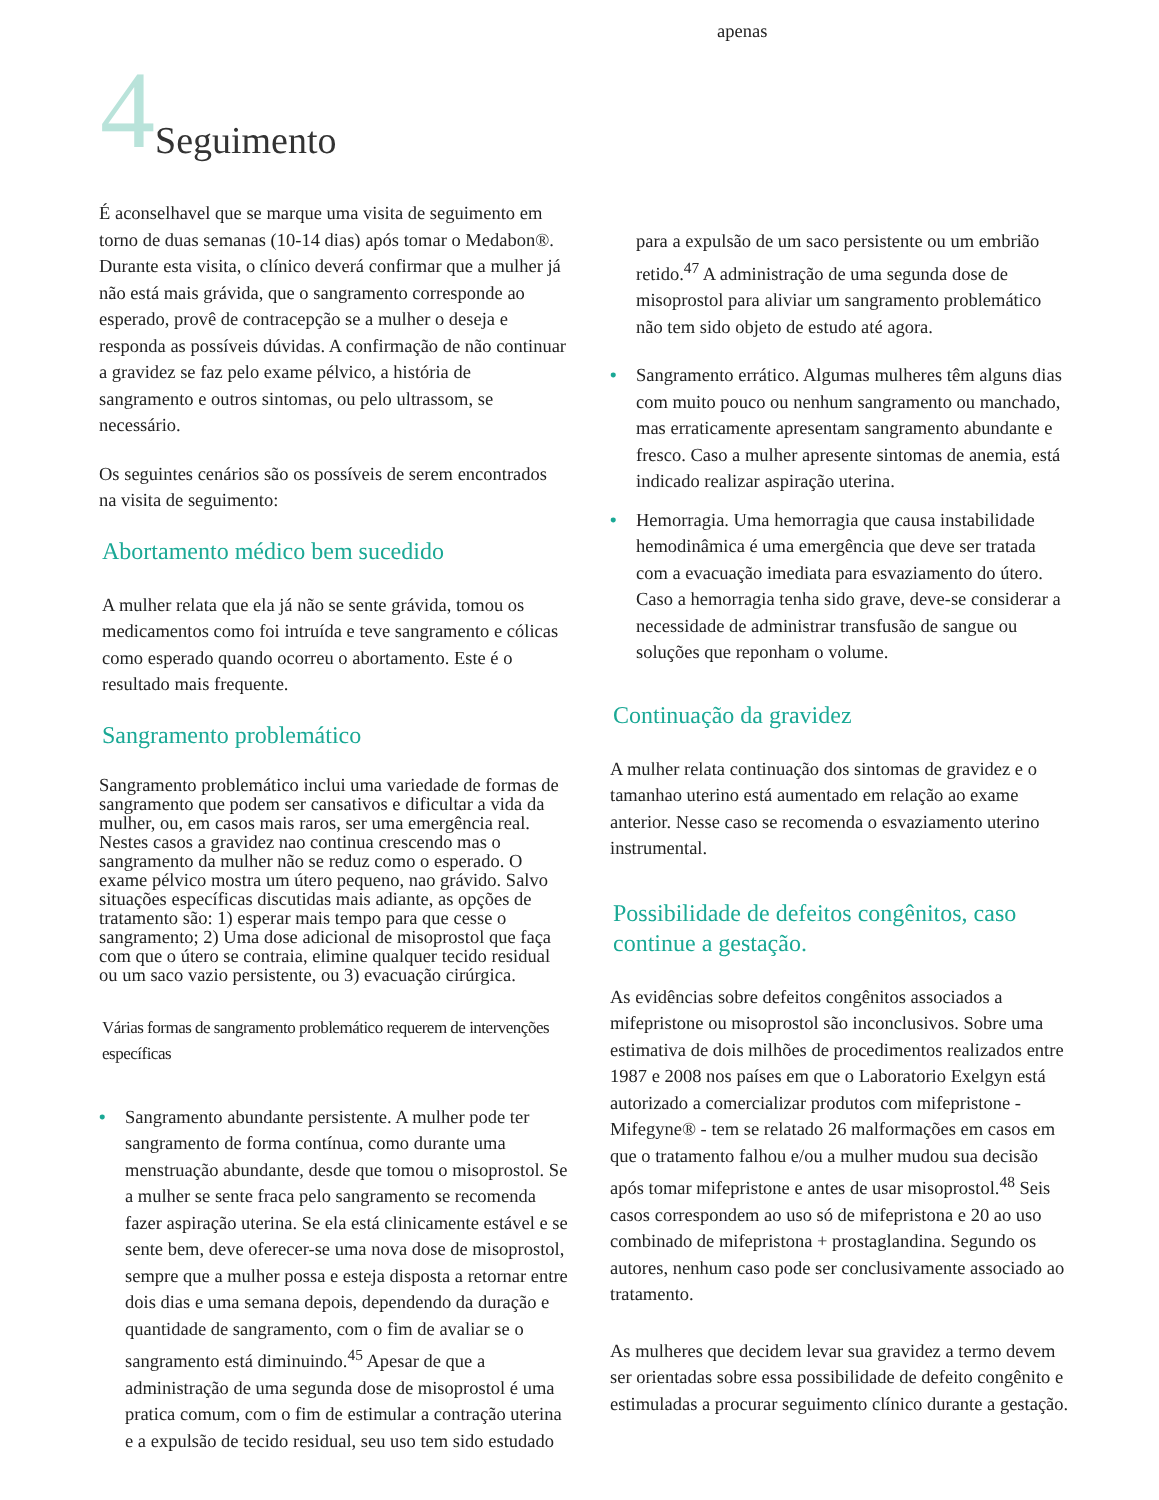apenas
4 Seguimento
É aconselhavel que se marque uma visita de seguimento em torno de duas semanas (10-14 dias) após tomar o Medabon®. Durante esta visita, o clínico deverá confirmar que a mulher já não está mais grávida, que o sangramento corresponde ao esperado, provê de contracepção se a mulher o deseja e responda as possíveis dúvidas. A confirmação de não continuar a gravidez se faz pelo exame pélvico, a história de sangramento e outros sintomas, ou pelo ultrassom, se necessário.
Os seguintes cenários são os possíveis de serem encontrados na visita de seguimento:
Abortamento médico bem sucedido
A mulher relata que ela já não se sente grávida, tomou os medicamentos como foi intruída e teve sangramento e cólicas como esperado quando ocorreu o abortamento. Este é o resultado mais frequente.
Sangramento problemático
Sangramento problemático inclui uma variedade de formas de sangramento que podem ser cansativos e dificultar a vida da mulher, ou, em casos mais raros, ser uma emergência real. Nestes casos a gravidez nao continua crescendo mas o sangramento da mulher não se reduz como o esperado. O exame pélvico mostra um útero pequeno, nao grávido. Salvo situações específicas discutidas mais adiante, as opções de tratamento são: 1) esperar mais tempo para que cesse o sangramento; 2) Uma dose adicional de misoprostol que faça com que o útero se contraia, elimine qualquer tecido residual ou um saco vazio persistente, ou 3) evacuação cirúrgica.
Várias formas de sangramento problemático requerem de intervenções específicas
• Sangramento abundante persistente. A mulher pode ter sangramento de forma contínua, como durante uma menstruação abundante, desde que tomou o misoprostol. Se a mulher se sente fraca pelo sangramento se recomenda fazer aspiração uterina. Se ela está clinicamente estável e se sente bem, deve oferecer-se uma nova dose de misoprostol, sempre que a mulher possa e esteja disposta a retornar entre dois dias e uma semana depois, dependendo da duração e quantidade de sangramento, com o fim de avaliar se o sangramento está diminuindo.<sup>45</sup> Apesar de que a administração de uma segunda dose de misoprostol é uma pratica comum, com o fim de estimular a contração uterina e a expulsão de tecido residual, seu uso tem sido estudado
para a expulsão de um saco persistente ou um embrião retido.<sup>47</sup> A administração de uma segunda dose de misoprostol para aliviar um sangramento problemático não tem sido objeto de estudo até agora.
• Sangramento errático. Algumas mulheres têm alguns dias com muito pouco ou nenhum sangramento ou manchado, mas erraticamente apresentam sangramento abundante e fresco. Caso a mulher apresente sintomas de anemia, está indicado realizar aspiração uterina.
• Hemorragia. Uma hemorragia que causa instabilidade hemodinâmica é uma emergência que deve ser tratada com a evacuação imediata para esvaziamento do útero.
Caso a hemorragia tenha sido grave, deve-se considerar a necessidade de administrar transfusão de sangue ou soluções que reponham o volume.
Continuação da gravidez
A mulher relata continuação dos sintomas de gravidez e o tamanhao uterino está aumentado em relação ao exame anterior. Nesse caso se recomenda o esvaziamento uterino instrumental.
Possibilidade de defeitos congênitos, caso continue a gestação.
As evidências sobre defeitos congênitos associados a mifepristone ou misoprostol são inconclusivos. Sobre uma estimativa de dois milhões de procedimentos realizados entre 1987 e 2008 nos países em que o Laboratorio Exelgyn está autorizado a comercializar produtos com mifepristone - Mifegyne® - tem se relatado 26 malformações em casos em que o tratamento falhou e/ou a mulher mudou sua decisão após tomar mifepristone e antes de usar misoprostol.<sup>48</sup> Seis casos correspondem ao uso só de mifepristona e 20 ao uso combinado de mifepristona + prostaglandina. Segundo os autores, nenhum caso pode ser conclusivamente associado ao tratamento.
As mulheres que decidem levar sua gravidez a termo devem ser orientadas sobre essa possibilidade de defeito congênito e estimuladas a procurar seguimento clínico durante a gestação.